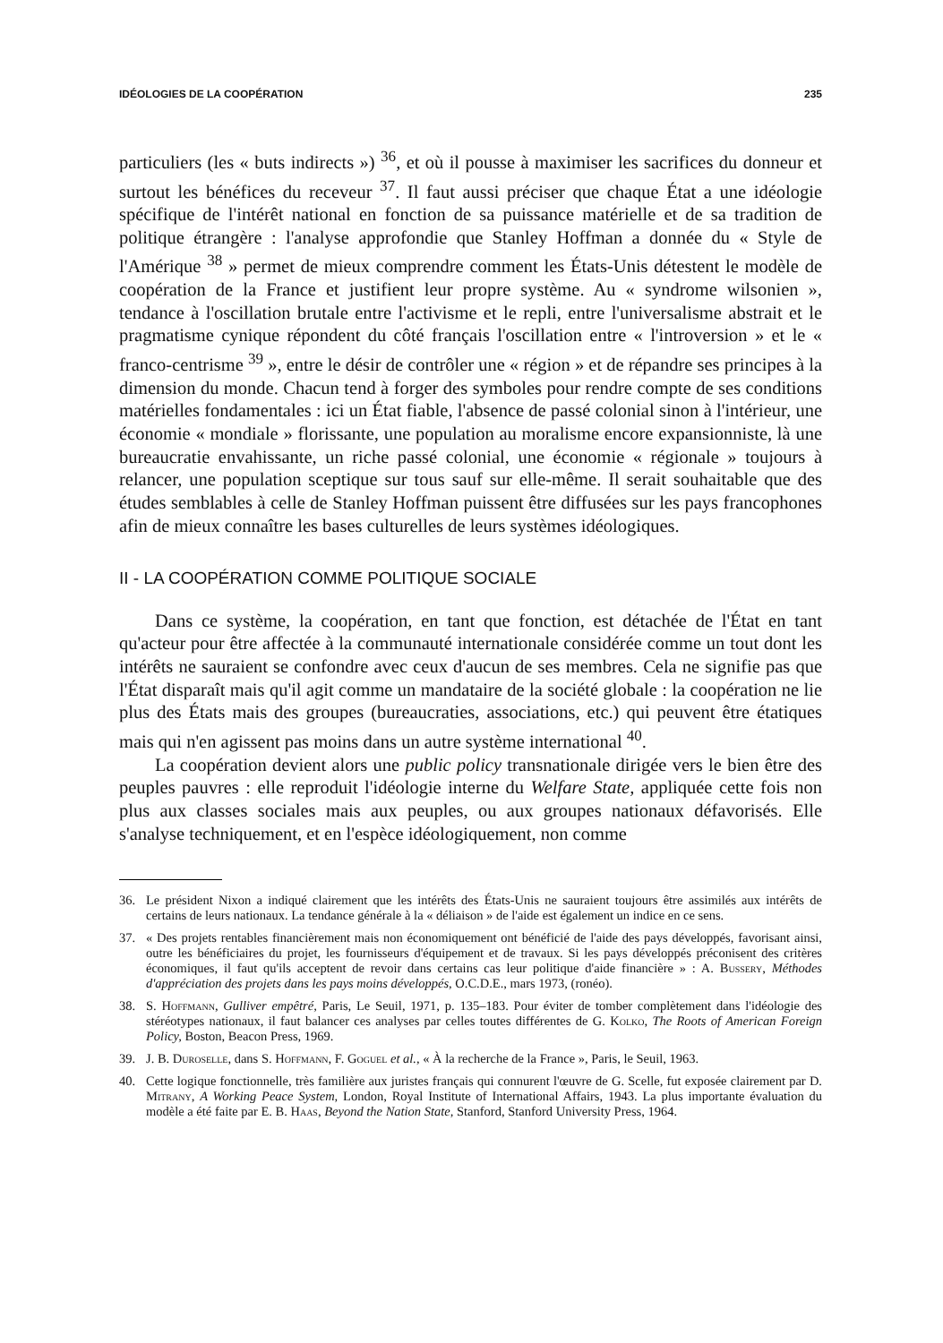IDÉOLOGIES DE LA COOPÉRATION 235
particuliers (les « buts indirects ») <sup>36</sup>, et où il pousse à maximiser les sacrifices du donneur et surtout les bénéfices du receveur <sup>37</sup>. Il faut aussi préciser que chaque État a une idéologie spécifique de l'intérêt national en fonction de sa puissance matérielle et de sa tradition de politique étrangère : l'analyse approfondie que Stanley Hoffman a donnée du « Style de l'Amérique <sup>38</sup> » permet de mieux comprendre comment les États-Unis détestent le modèle de coopération de la France et justifient leur propre système. Au « syndrome wilsonien », tendance à l'oscillation brutale entre l'activisme et le repli, entre l'universalisme abstrait et le pragmatisme cynique répondent du côté français l'oscillation entre « l'introversion » et le « franco-centrisme <sup>39</sup> », entre le désir de contrôler une « région » et de répandre ses principes à la dimension du monde. Chacun tend à forger des symboles pour rendre compte de ses conditions matérielles fondamentales : ici un État fiable, l'absence de passé colonial sinon à l'intérieur, une économie « mondiale » florissante, une population au moralisme encore expansionniste, là une bureaucratie envahissante, un riche passé colonial, une économie « régionale » toujours à relancer, une population sceptique sur tous sauf sur elle-même. Il serait souhaitable que des études semblables à celle de Stanley Hoffman puissent être diffusées sur les pays francophones afin de mieux connaître les bases culturelles de leurs systèmes idéologiques.
II - LA COOPÉRATION COMME POLITIQUE SOCIALE
Dans ce système, la coopération, en tant que fonction, est détachée de l'État en tant qu'acteur pour être affectée à la communauté internationale considérée comme un tout dont les intérêts ne sauraient se confondre avec ceux d'aucun de ses membres. Cela ne signifie pas que l'État disparaît mais qu'il agit comme un mandataire de la société globale : la coopération ne lie plus des États mais des groupes (bureaucraties, associations, etc.) qui peuvent être étatiques mais qui n'en agissent pas moins dans un autre système international <sup>40</sup>.
La coopération devient alors une public policy transnationale dirigée vers le bien être des peuples pauvres : elle reproduit l'idéologie interne du Welfare State, appliquée cette fois non plus aux classes sociales mais aux peuples, ou aux groupes nationaux défavorisés. Elle s'analyse techniquement, et en l'espèce idéologiquement, non comme
36. Le président Nixon a indiqué clairement que les intérêts des États-Unis ne sauraient toujours être assimilés aux intérêts de certains de leurs nationaux. La tendance générale à la « déliaison » de l'aide est également un indice en ce sens.
37. « Des projets rentables financièrement mais non économiquement ont bénéficié de l'aide des pays développés, favorisant ainsi, outre les bénéficiaires du projet, les fournisseurs d'équipement et de travaux. Si les pays développés préconisent des critères économiques, il faut qu'ils acceptent de revoir dans certains cas leur politique d'aide financière » : A. Bussery, Méthodes d'appréciation des projets dans les pays moins développés, O.C.D.E., mars 1973, (ronéo).
38. S. Hoffmann, Gulliver empêtré, Paris, Le Seuil, 1971, p. 135–183. Pour éviter de tomber complètement dans l'idéologie des stéréotypes nationaux, il faut balancer ces analyses par celles toutes différentes de G. Kolko, The Roots of American Foreign Policy, Boston, Beacon Press, 1969.
39. J. B. Duroselle, dans S. Hoffmann, F. Goguel et al., « À la recherche de la France », Paris, le Seuil, 1963.
40. Cette logique fonctionnelle, très familière aux juristes français qui connurent l'œuvre de G. Scelle, fut exposée clairement par D. Mitrany, A Working Peace System, London, Royal Institute of International Affairs, 1943. La plus importante évaluation du modèle a été faite par E. B. Haas, Beyond the Nation State, Stanford, Stanford University Press, 1964.